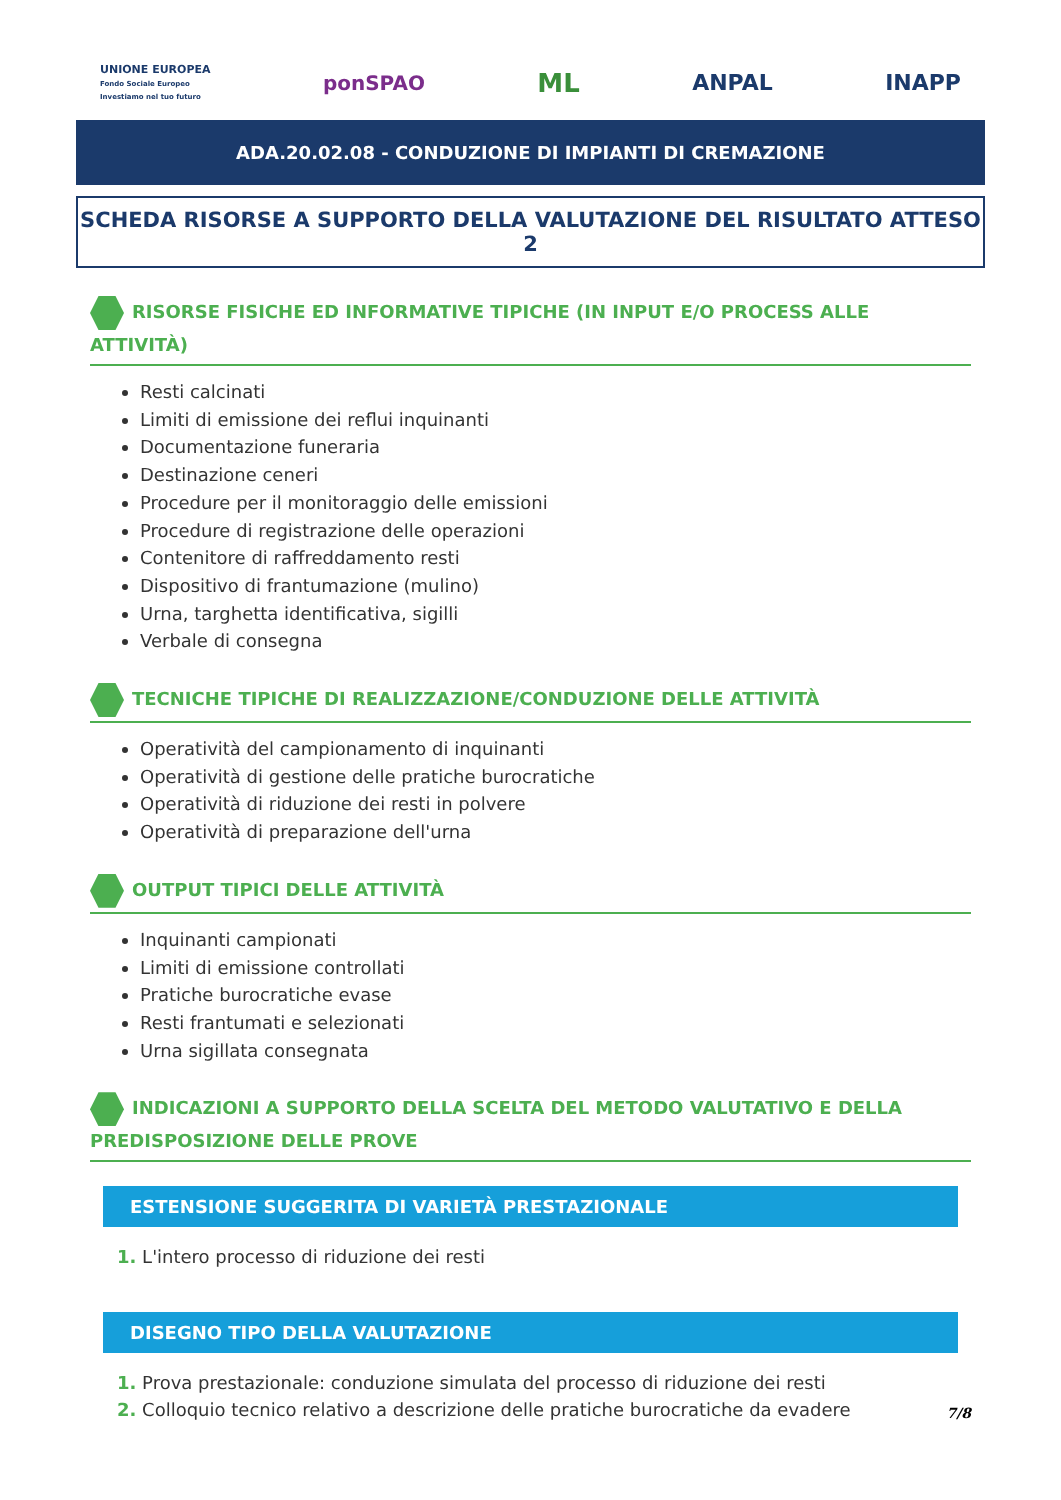UNIONE EUROPEA
Fondo Sociale Europeo
Investiamo nel tuo futuro
ponSPAO
ML
ANPAL INAPP
ADA.20.02.08 - CONDUZIONE DI IMPIANTI DI CREMAZIONE
SCHEDA RISORSE A SUPPORTO DELLA VALUTAZIONE DEL RISULTATO ATTESO 2
RISORSE FISICHE ED INFORMATIVE TIPICHE (IN INPUT E/O PROCESS ALLE ATTIVITÀ)
Resti calcinati
Limiti di emissione dei reflui inquinanti
Documentazione funeraria
Destinazione ceneri
Procedure per il monitoraggio delle emissioni
Procedure di registrazione delle operazioni
Contenitore di raffreddamento resti
Dispositivo di frantumazione (mulino)
Urna, targhetta identificativa, sigilli
Verbale di consegna
TECNICHE TIPICHE DI REALIZZAZIONE/CONDUZIONE DELLE ATTIVITÀ
Operatività del campionamento di inquinanti
Operatività di gestione delle pratiche burocratiche
Operatività di riduzione dei resti in polvere
Operatività di preparazione dell'urna
OUTPUT TIPICI DELLE ATTIVITÀ
Inquinanti campionati
Limiti di emissione controllati
Pratiche burocratiche evase
Resti frantumati e selezionati
Urna sigillata consegnata
INDICAZIONI A SUPPORTO DELLA SCELTA DEL METODO VALUTATIVO E DELLA PREDISPOSIZIONE DELLE PROVE
ESTENSIONE SUGGERITA DI VARIETÀ PRESTAZIONALE
1. L'intero processo di riduzione dei resti
DISEGNO TIPO DELLA VALUTAZIONE
1. Prova prestazionale: conduzione simulata del processo di riduzione dei resti
2. Colloquio tecnico relativo a descrizione delle pratiche burocratiche da evadere
7/8